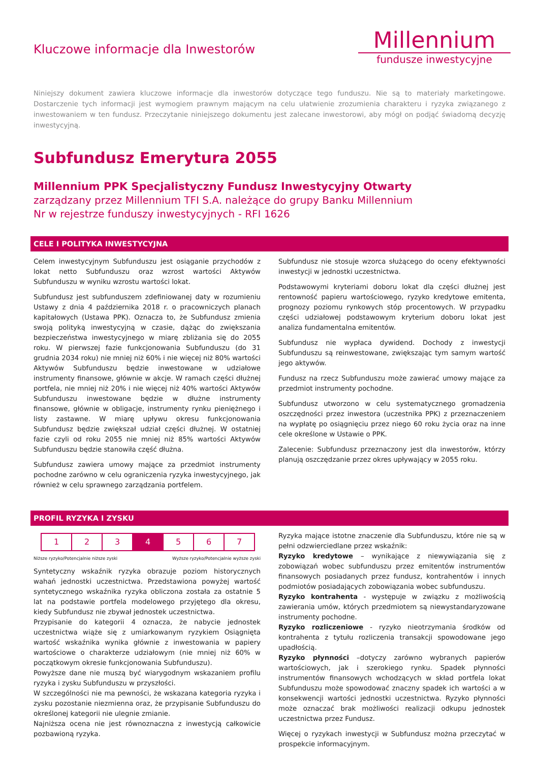Kluczowe informacje dla Inwestorów
Millennium
fundusze inwestycyjne
Niniejszy dokument zawiera kluczowe informacje dla inwestorów dotyczące tego funduszu. Nie są to materiały marketingowe. Dostarczenie tych informacji jest wymogiem prawnym mającym na celu ułatwienie zrozumienia charakteru i ryzyka związanego z inwestowaniem w ten fundusz. Przeczytanie niniejszego dokumentu jest zalecane inwestorowi, aby mógł on podjąć świadomą decyzję inwestycyjną.
Subfundusz Emerytura 2055
Millennium PPK Specjalistyczny Fundusz Inwestycyjny Otwarty
zarządzany przez Millennium TFI S.A. należące do grupy Banku Millennium
Nr w rejestrze funduszy inwestycyjnych - RFI 1626
CELE I POLITYKA INWESTYCYJNA
Celem inwestycyjnym Subfunduszu jest osiąganie przychodów z lokat netto Subfunduszu oraz wzrost wartości Aktywów Subfunduszu w wyniku wzrostu wartości lokat.
Subfundusz jest subfunduszem zdefiniowanej daty w rozumieniu Ustawy z dnia 4 października 2018 r. o pracowniczych planach kapitałowych (Ustawa PPK). Oznacza to, że Subfundusz zmienia swoją polityką inwestycyjną w czasie, dążąc do zwiększania bezpieczeństwa inwestycyjnego w miarę zbliżania się do 2055 roku. W pierwszej fazie funkcjonowania Subfunduszu (do 31 grudnia 2034 roku) nie mniej niż 60% i nie więcej niż 80% wartości Aktywów Subfunduszu będzie inwestowane w udziałowe instrumenty finansowe, głównie w akcje. W ramach części dłużnej portfela, nie mniej niż 20% i nie więcej niż 40% wartości Aktywów Subfunduszu inwestowane będzie w dłużne instrumenty finansowe, głównie w obligacje, instrumenty rynku pieniężnego i listy zastawne. W miarę upływu okresu funkcjonowania Subfundusz będzie zwiększał udział części dłużnej. W ostatniej fazie czyli od roku 2055 nie mniej niż 85% wartości Aktywów Subfunduszu będzie stanowiła część dłużna.
Subfundusz zawiera umowy mające za przedmiot instrumenty pochodne zarówno w celu ograniczenia ryzyka inwestycyjnego, jak również w celu sprawnego zarządzania portfelem.
Subfundusz nie stosuje wzorca służącego do oceny efektywności inwestycji w jednostki uczestnictwa.
Podstawowymi kryteriami doboru lokat dla części dłużnej jest rentowność papieru wartościowego, ryzyko kredytowe emitenta, prognozy poziomu rynkowych stóp procentowych. W przypadku części udziałowej podstawowym kryterium doboru lokat jest analiza fundamentalna emitentów.
Subfundusz nie wypłaca dywidend. Dochody z inwestycji Subfunduszu są reinwestowane, zwiększając tym samym wartość jego aktywów.
Fundusz na rzecz Subfunduszu może zawierać umowy mające za przedmiot instrumenty pochodne.
Subfundusz utworzono w celu systematycznego gromadzenia oszczędności przez inwestora (uczestnika PPK) z przeznaczeniem na wypłatę po osiągnięciu przez niego 60 roku życia oraz na inne cele określone w Ustawie o PPK.
Zalecenie: Subfundusz przeznaczony jest dla inwestorów, którzy planują oszczędzanie przez okres upływający w 2055 roku.
PROFIL RYZYKA I ZYSKU
| 1 | 2 | 3 | 4 | 5 | 6 | 7 |
Niższe ryzyko/Potencjalnie niższe zyski Wyższe ryzyko/Potencjalnie wyższe zyski
Syntetyczny wskaźnik ryzyka obrazuje poziom historycznych wahań jednostki uczestnictwa. Przedstawiona powyżej wartość syntetycznego wskaźnika ryzyka obliczona została za ostatnie 5 lat na podstawie portfela modelowego przyjętego dla okresu, kiedy Subfundusz nie zbywał jednostek uczestnictwa.
Przypisanie do kategorii 4 oznacza, że nabycie jednostek uczestnictwa wiąże się z umiarkowanym ryzykiem Osiągnięta wartość wskaźnika wynika głównie z inwestowania w papiery wartościowe o charakterze udziałowym (nie mniej niż 60% w początkowym okresie funkcjonowania Subfunduszu).
Powyższe dane nie muszą być wiarygodnym wskazaniem profilu ryzyka i zysku Subfunduszu w przyszłości.
W szczególności nie ma pewności, że wskazana kategoria ryzyka i zysku pozostanie niezmienna oraz, że przypisanie Subfunduszu do określonej kategorii nie ulegnie zmianie.
Najniższa ocena nie jest równoznaczna z inwestycją całkowicie pozbawioną ryzyka.
Ryzyka mające istotne znaczenie dla Subfunduszu, które nie są w pełni odzwierciedlane przez wskaźnik:
Ryzyko kredytowe – wynikające z niewywiązania się z zobowiązań wobec subfunduszu przez emitentów instrumentów finansowych posiadanych przez fundusz, kontrahentów i innych podmiotów posiadających zobowiązania wobec subfunduszu.
Ryzyko kontrahenta - występuje w związku z możliwością zawierania umów, których przedmiotem są niewystandaryzowane instrumenty pochodne.
Ryzyko rozliczeniowe - ryzyko nieotrzymania środków od kontrahenta z tytułu rozliczenia transakcji spowodowane jego upadłością.
Ryzyko płynności –dotyczy zarówno wybranych papierów wartościowych, jak i szerokiego rynku. Spadek płynności instrumentów finansowych wchodzących w skład portfela lokat Subfunduszu może spowodować znaczny spadek ich wartości a w konsekwencji wartości jednostki uczestnictwa. Ryzyko płynności może oznaczać brak możliwości realizacji odkupu jednostek uczestnictwa przez Fundusz.
Więcej o ryzykach inwestycji w Subfundusz można przeczytać w prospekcie informacyjnym.